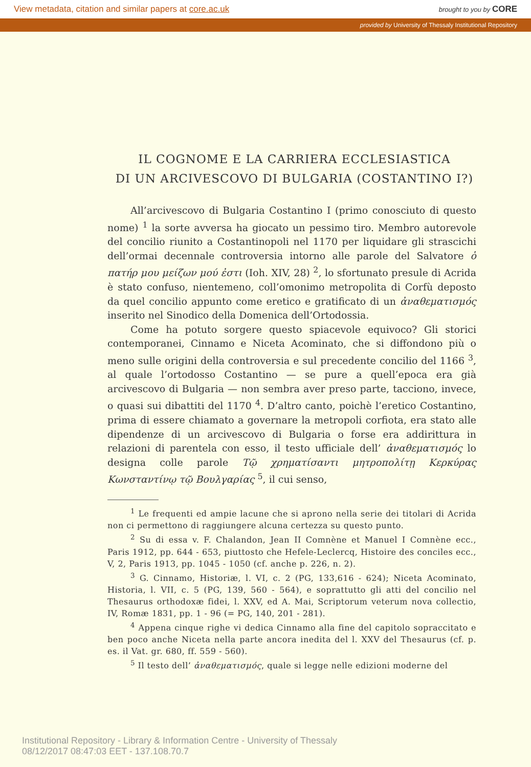View metadata, citation and similar papers at core.ac.uk brought to you by CORE
provided by University of Thessaly Institutional Repository
IL COGNOME E LA CARRIERA ECCLESIASTICA
DI UN ARCIVESCOVO DI BULGARIA (COSTANTINO I?)
All’arcivescovo di Bulgaria Costantino I (primo conosciuto di questo nome) <sup>1</sup> la sorte avversa ha giocato un pessimo tiro. Membro autorevole del concilio riunito a Costantinopoli nel 1170 per liquidare gli strascichi dell’ormai decennale controversia intorno alle parole del Salvatore ὁ πατήρ μου μείζων μού ἐστι (Ioh. XIV, 28) <sup>2</sup>, lo sfortunato presule di Acrida è stato confuso, nientemeno, coll’omonimo metropolita di Corfù deposto da quel concilio appunto come eretico e gratificato di un ἀναθεματισμός inserito nel Sinodico della Domenica dell’Ortodossia.
Come ha potuto sorgere questo spiacevole equivoco? Gli storici contemporanei, Cinnamo e Niceta Acominato, che si diffondono più o meno sulle origini della controversia e sul precedente concilio del 1166 <sup>3</sup>, al quale l’ortodosso Costantino — se pure a quell’epoca era già arcivescovo di Bulgaria — non sembra aver preso parte, tacciono, invece, o quasi sui dibattiti del 1170 <sup>4</sup>. D’altro canto, poichè l’eretico Costantino, prima di essere chiamato a governare la metropoli corfiota, era stato alle dipendenze di un arcivescovo di Bulgaria o forse era addirittura in relazioni di parentela con esso, il testo ufficiale dell’ ἀναθεματισμός lo designa colle parole Τῷ χρηματίσαντι μητροπολίτῃ Κερκύρας Κωνσταντίνῳ τῷ Βουλγαρίας <sup>5</sup>, il cui senso,
<sup>1</sup> Le frequenti ed ampie lacune che si aprono nella serie dei titolari di Acrida non ci permettono di raggiungere alcuna certezza su questo punto.
<sup>2</sup> Su di essa v. F. Chalandon, Jean II Comnène et Manuel I Comnène ecc., Paris 1912, pp. 644 - 653, piuttosto che Hefele-Leclercq, Histoire des conciles ecc., V, 2, Paris 1913, pp. 1045 - 1050 (cf. anche p. 226, n. 2).
<sup>3</sup> G. Cinnamo, Historiæ, l. VI, c. 2 (PG, 133,616 - 624); Niceta Acominato, Historia, l. VII, c. 5 (PG, 139, 560 - 564), e soprattutto gli atti del concilio nel Thesaurus orthodoxæ fidei, l. XXV, ed A. Mai, Scriptorum veterum nova collectio, IV, Romæ 1831, pp. 1 - 96 (= PG, 140, 201 - 281).
<sup>4</sup> Appena cinque righe vi dedica Cinnamo alla fine del capitolo sopraccitato e ben poco anche Niceta nella parte ancora inedita del l. XXV del Thesaurus (cf. p. es. il Vat. gr. 680, ff. 559 - 560).
<sup>5</sup> Il testo dell’ ἀναθεματισμός, quale si legge nelle edizioni moderne del
Institutional Repository - Library & Information Centre - University of Thessaly
08/12/2017 08:47:03 EET - 137.108.70.7